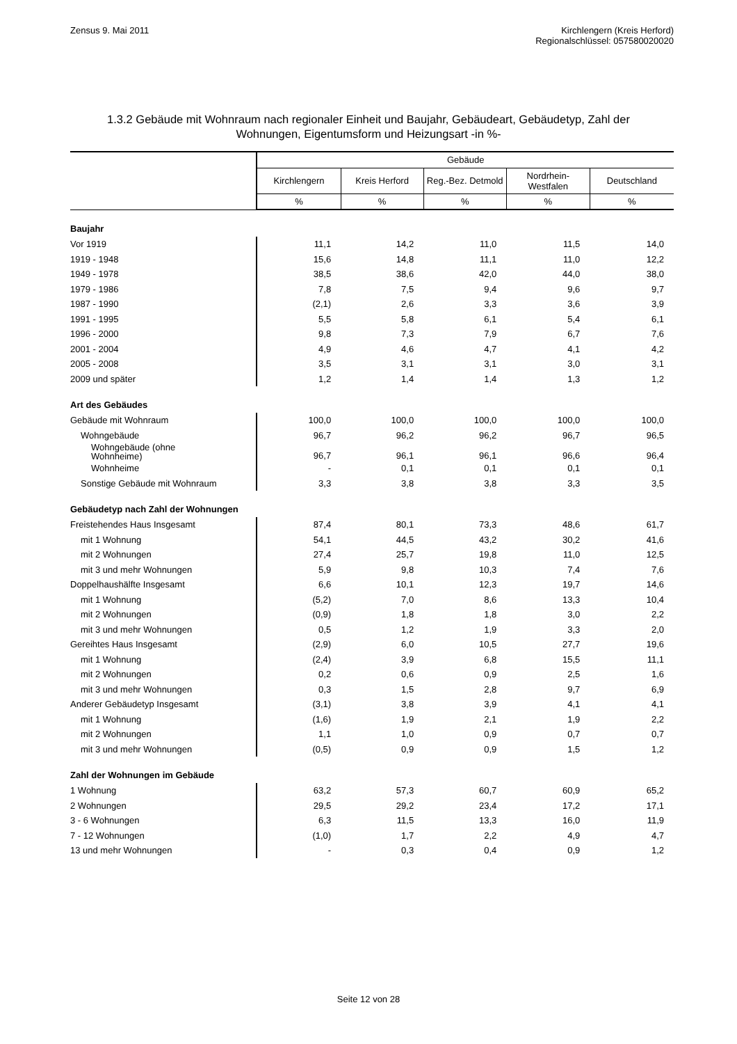Zensus 9. Mai 2011 Kirchlengern (Kreis Herford)
Regionalschlüssel: 057580020020
1.3.2 Gebäude mit Wohnraum nach regionaler Einheit und Baujahr, Gebäudeart, Gebäudetyp, Zahl der
Wohnungen, Eigentumsform und Heizungsart -in %-
| | Gebäude | | | | |
| --- | --- | --- | --- | --- | --- |
| | Kirchlengern | Kreis Herford | Reg.-Bez. Detmold | Nordrhein- Westfalen | Deutschland |
| | % | % | % | % | % |
| Baujahr | | | | | |
| Vor 1919 | 11,1 | 14,2 | 11,0 | 11,5 | 14,0 |
| 1919 - 1948 | 15,6 | 14,8 | 11,1 | 11,0 | 12,2 |
| 1949 - 1978 | 38,5 | 38,6 | 42,0 | 44,0 | 38,0 |
| 1979 - 1986 | 7,8 | 7,5 | 9,4 | 9,6 | 9,7 |
| 1987 - 1990 | (2,1) | 2,6 | 3,3 | 3,6 | 3,9 |
| 1991 - 1995 | 5,5 | 5,8 | 6,1 | 5,4 | 6,1 |
| 1996 - 2000 | 9,8 | 7,3 | 7,9 | 6,7 | 7,6 |
| 2001 - 2004 | 4,9 | 4,6 | 4,7 | 4,1 | 4,2 |
| 2005 - 2008 | 3,5 | 3,1 | 3,1 | 3,0 | 3,1 |
| 2009 und später | 1,2 | 1,4 | 1,4 | 1,3 | 1,2 |
| Art des Gebäudes | | | | | |
| Gebäude mit Wohnraum | 100,0 | 100,0 | 100,0 | 100,0 | 100,0 |
| Wohngebäude | 96,7 | 96,2 | 96,2 | 96,7 | 96,5 |
| Wohngebäude (ohne Wohnheime) | 96,7 | 96,1 | 96,1 | 96,6 | 96,4 |
| Wohnheime | - | 0,1 | 0,1 | 0,1 | 0,1 |
| Sonstige Gebäude mit Wohnraum | 3,3 | 3,8 | 3,8 | 3,3 | 3,5 |
| Gebäudetyp nach Zahl der Wohnungen | | | | | |
| Freistehendes Haus Insgesamt | 87,4 | 80,1 | 73,3 | 48,6 | 61,7 |
| mit 1 Wohnung | 54,1 | 44,5 | 43,2 | 30,2 | 41,6 |
| mit 2 Wohnungen | 27,4 | 25,7 | 19,8 | 11,0 | 12,5 |
| mit 3 und mehr Wohnungen | 5,9 | 9,8 | 10,3 | 7,4 | 7,6 |
| Doppelhaushälfte Insgesamt | 6,6 | 10,1 | 12,3 | 19,7 | 14,6 |
| mit 1 Wohnung | (5,2) | 7,0 | 8,6 | 13,3 | 10,4 |
| mit 2 Wohnungen | (0,9) | 1,8 | 1,8 | 3,0 | 2,2 |
| mit 3 und mehr Wohnungen | 0,5 | 1,2 | 1,9 | 3,3 | 2,0 |
| Gereihtes Haus Insgesamt | (2,9) | 6,0 | 10,5 | 27,7 | 19,6 |
| mit 1 Wohnung | (2,4) | 3,9 | 6,8 | 15,5 | 11,1 |
| mit 2 Wohnungen | 0,2 | 0,6 | 0,9 | 2,5 | 1,6 |
| mit 3 und mehr Wohnungen | 0,3 | 1,5 | 2,8 | 9,7 | 6,9 |
| Anderer Gebäudetyp Insgesamt | (3,1) | 3,8 | 3,9 | 4,1 | 4,1 |
| mit 1 Wohnung | (1,6) | 1,9 | 2,1 | 1,9 | 2,2 |
| mit 2 Wohnungen | 1,1 | 1,0 | 0,9 | 0,7 | 0,7 |
| mit 3 und mehr Wohnungen | (0,5) | 0,9 | 0,9 | 1,5 | 1,2 |
| Zahl der Wohnungen im Gebäude | | | | | |
| 1 Wohnung | 63,2 | 57,3 | 60,7 | 60,9 | 65,2 |
| 2 Wohnungen | 29,5 | 29,2 | 23,4 | 17,2 | 17,1 |
| 3 - 6 Wohnungen | 6,3 | 11,5 | 13,3 | 16,0 | 11,9 |
| 7 - 12 Wohnungen | (1,0) | 1,7 | 2,2 | 4,9 | 4,7 |
| 13 und mehr Wohnungen | - | 0,3 | 0,4 | 0,9 | 1,2 |
Seite 12 von 28